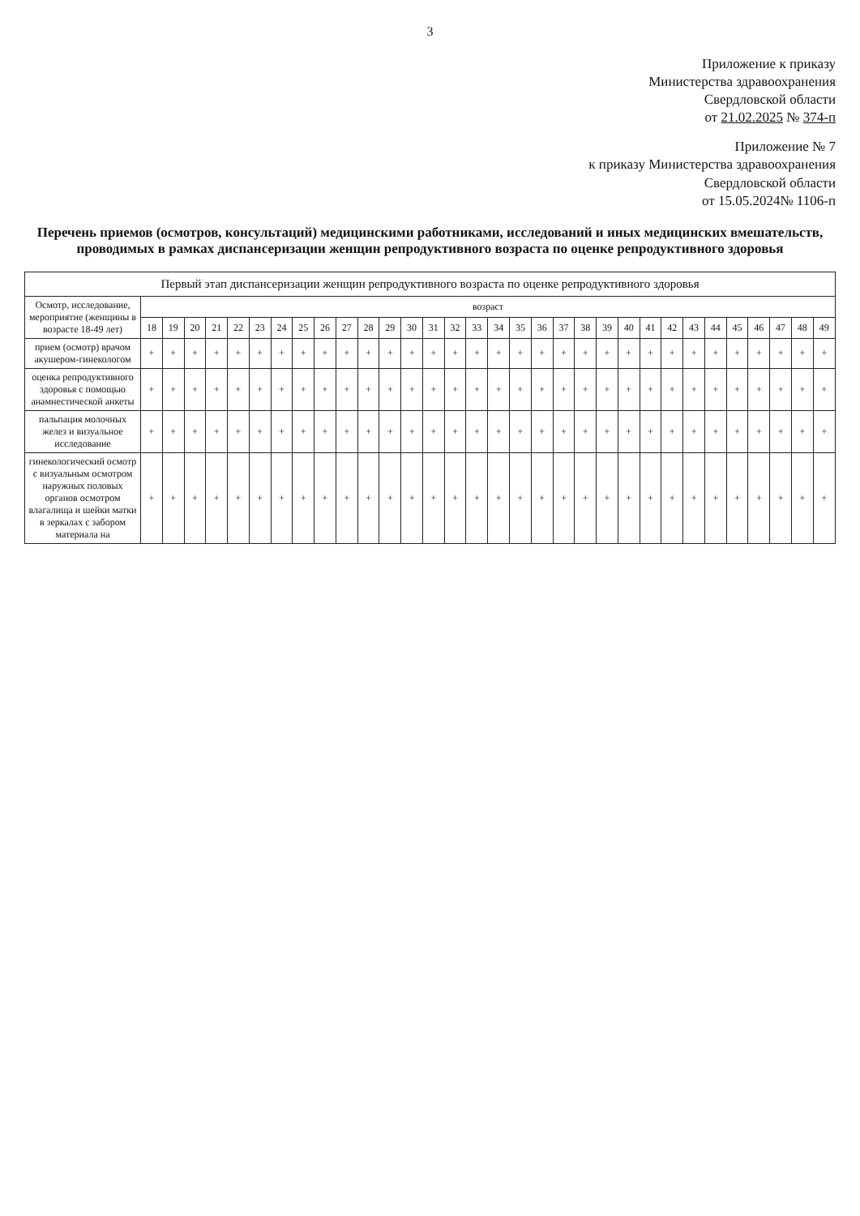3
Приложение к приказу
Министерства здравоохранения
Свердловской области
от 21.02.2025 № 374-п
Приложение № 7
к приказу Министерства здравоохранения
Свердловской области
от 15.05.2024№ 1106-п
Перечень приемов (осмотров, консультаций) медицинскими работниками, исследований и иных медицинских вмешательств, проводимых в рамках диспансеризации женщин репродуктивного возраста по оценке репродуктивного здоровья
| Первый этап диспансеризации женщин репродуктивного возраста по оценке репродуктивного здоровья | | | | | | | | | | | | | | | | | | | | | | | | | | | | | | | | |
| --- | --- | --- | --- | --- | --- | --- | --- | --- | --- | --- | --- | --- | --- | --- | --- | --- | --- | --- | --- | --- | --- | --- | --- | --- | --- | --- | --- | --- | --- | --- | --- | --- |
| Осмотр, исследование, мероприятие (женщины в возрасте 18-49 лет) | возраст | | | | | | | | | | | | | | | | | | | | | | | | | | | | | | | |
| | 18 | 19 | 20 | 21 | 22 | 23 | 24 | 25 | 26 | 27 | 28 | 29 | 30 | 31 | 32 | 33 | 34 | 35 | 36 | 37 | 38 | 39 | 40 | 41 | 42 | 43 | 44 | 45 | 46 | 47 | 48 | 49 |
| прием (осмотр) врачом акушером-гинекологом | + | + | + | + | + | + | + | + | + | + | + | + | + | + | + | + | + | + | + | + | + | + | + | + | + | + | + | + | + | + | + | + |
| оценка репродуктивного здоровья с помощью анамнестической анкеты | + | + | + | + | + | + | + | + | + | + | + | + | + | + | + | + | + | + | + | + | + | + | + | + | + | + | + | + | + | + | + | + |
| пальпация молочных желез и визуальное исследование | + | + | + | + | + | + | + | + | + | + | + | + | + | + | + | + | + | + | + | + | + | + | + | + | + | + | + | + | + | + | + | + |
| гинекологический осмотр с визуальным осмотром наружных половых органов осмотром влагалища и шейки матки в зеркалах с забором материала на | + | + | + | + | + | + | + | + | + | + | + | + | + | + | + | + | + | + | + | + | + | + | + | + | + | + | + | + | + | + | + | + |